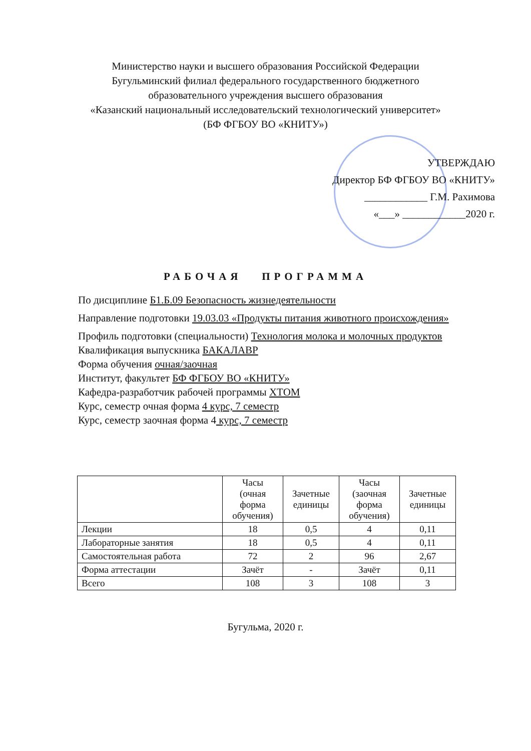Министерство науки и высшего образования Российской Федерации
Бугульминский филиал федерального государственного бюджетного
образовательного учреждения высшего образования
«Казанский национальный исследовательский технологический университет»
(БФ ФГБОУ ВО «КНИТУ»)
УТВЕРЖДАЮ
Директор БФ ФГБОУ ВО «КНИТУ»
____________ Г.М. Рахимова
«___» ____________2020 г.
РАБОЧАЯ ПРОГРАММА
По дисциплине Б1.Б.09 Безопасность жизнедеятельности
Направление подготовки 19.03.03 «Продукты питания животного происхождения»
Профиль подготовки (специальности) Технология молока и молочных продуктов
Квалификация выпускника БАКАЛАВР
Форма обучения очная/заочная
Институт, факультет БФ ФГБОУ ВО «КНИТУ»
Кафедра-разработчик рабочей программы ХТОМ
Курс, семестр очная форма 4 курс, 7 семестр
Курс, семестр заочная форма 4 курс, 7 семестр
| | Часы (очная форма обучения) | Зачетные единицы | Часы (заочная форма обучения) | Зачетные единицы |
| --- | --- | --- | --- | --- |
| Лекции | 18 | 0,5 | 4 | 0,11 |
| Лабораторные занятия | 18 | 0,5 | 4 | 0,11 |
| Самостоятельная работа | 72 | 2 | 96 | 2,67 |
| Форма аттестации | Зачёт | - | Зачёт | 0,11 |
| Всего | 108 | 3 | 108 | 3 |
Бугульма, 2020 г.